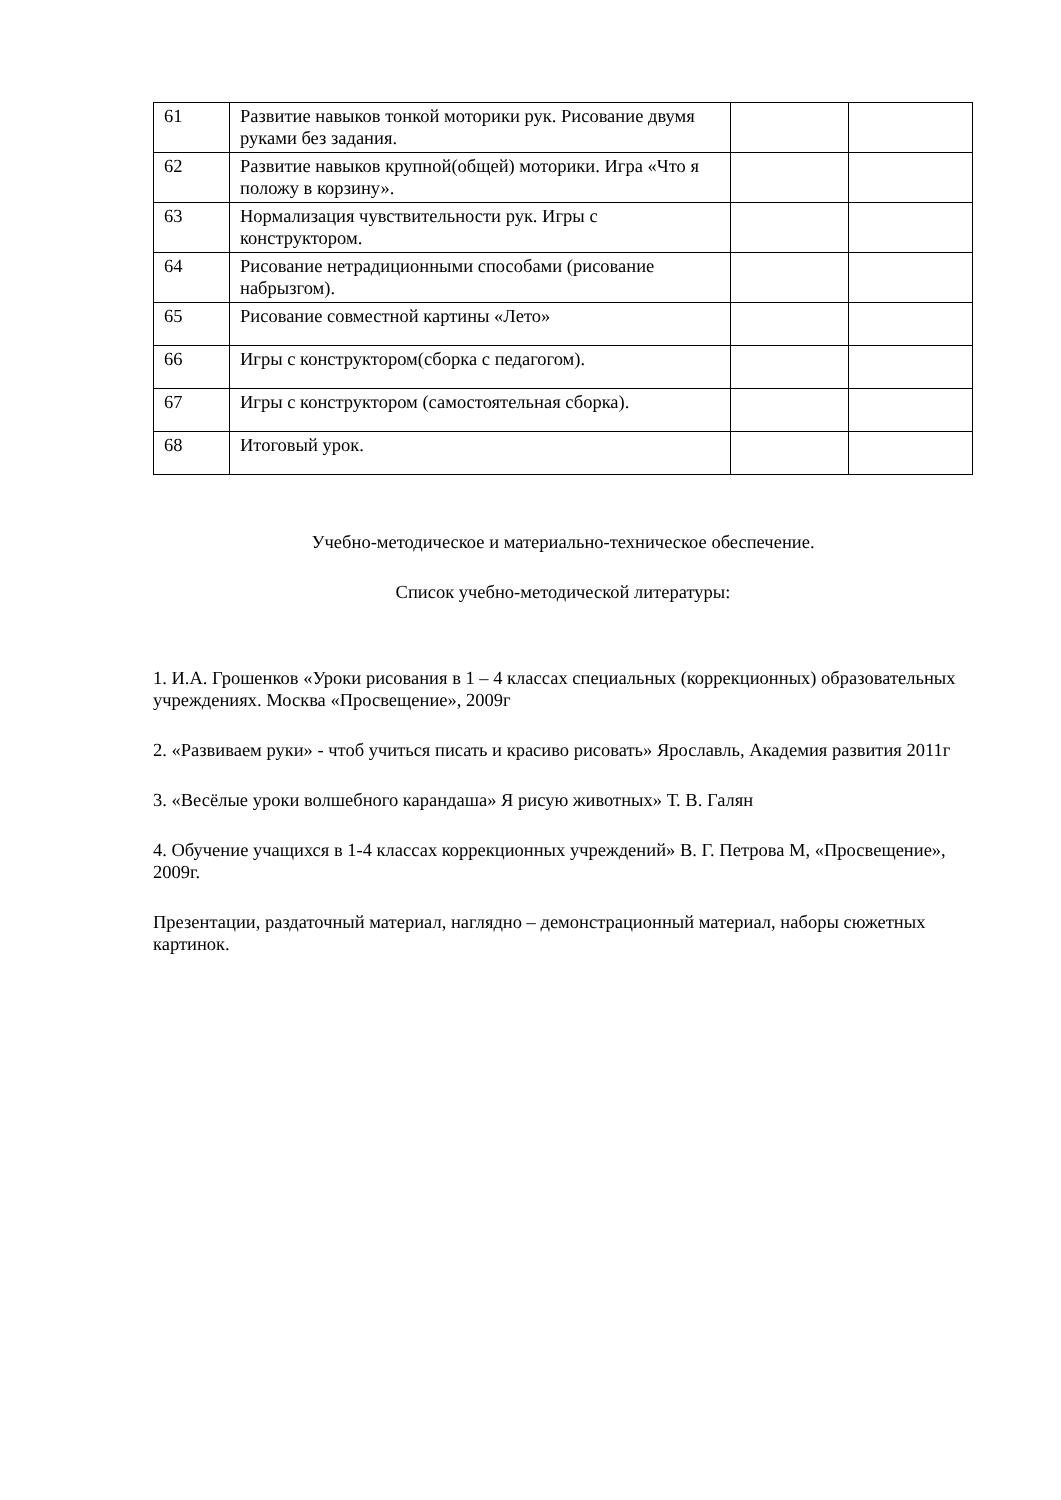| 61 | Развитие навыков тонкой моторики рук. Рисование двумя руками без задания. | | |
| 62 | Развитие навыков крупной(общей) моторики. Игра «Что я положу в корзину». | | |
| 63 | Нормализация чувствительности рук. Игры с конструктором. | | |
| 64 | Рисование нетрадиционными способами (рисование набрызгом). | | |
| 65 | Рисование совместной картины «Лето» | | |
| 66 | Игры с конструктором(сборка с педагогом). | | |
| 67 | Игры с конструктором (самостоятельная сборка). | | |
| 68 | Итоговый урок. | | |
Учебно-методическое и материально-техническое обеспечение.
Список учебно-методической литературы:
1. И.А. Грошенков «Уроки рисования в 1 – 4 классах специальных (коррекционных) образовательных учреждениях. Москва «Просвещение», 2009г
2. «Развиваем руки» - чтоб учиться писать и красиво рисовать» Ярославль, Академия развития 2011г
3. «Весёлые уроки волшебного карандаша» Я рисую животных» Т. В. Галян
4. Обучение учащихся в 1-4 классах коррекционных учреждений» В. Г. Петрова М, «Просвещение», 2009г.
Презентации, раздаточный материал, наглядно – демонстрационный материал, наборы сюжетных картинок.